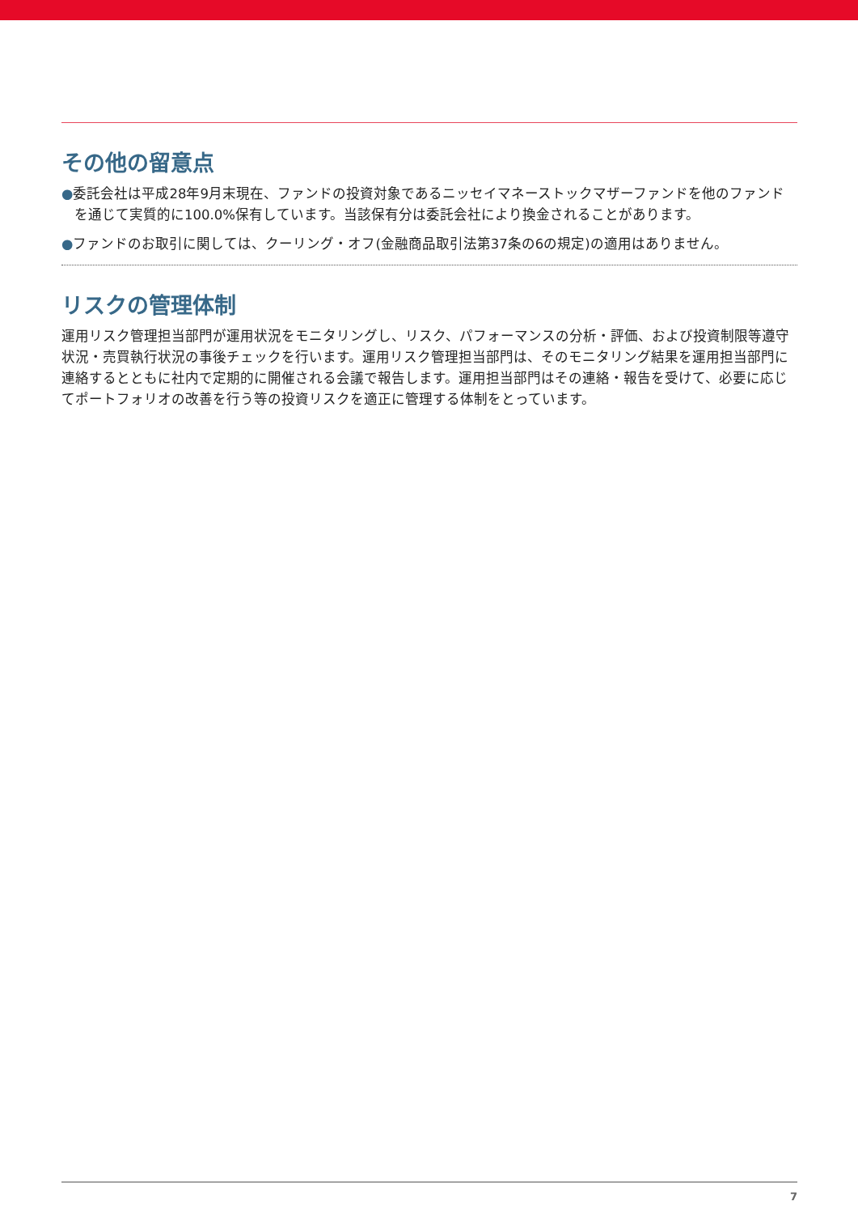その他の留意点
●委託会社は平成28年9月末現在、ファンドの投資対象であるニッセイマネーストックマザーファンドを他のファンドを通じて実質的に100.0%保有しています。当該保有分は委託会社により換金されることがあります。
●ファンドのお取引に関しては、クーリング・オフ(金融商品取引法第37条の6の規定)の適用はありません。
リスクの管理体制
運用リスク管理担当部門が運用状況をモニタリングし、リスク、パフォーマンスの分析・評価、および投資制限等遵守状況・売買執行状況の事後チェックを行います。運用リスク管理担当部門は、そのモニタリング結果を運用担当部門に連絡するとともに社内で定期的に開催される会議で報告します。運用担当部門はその連絡・報告を受けて、必要に応じてポートフォリオの改善を行う等の投資リスクを適正に管理する体制をとっています。
7